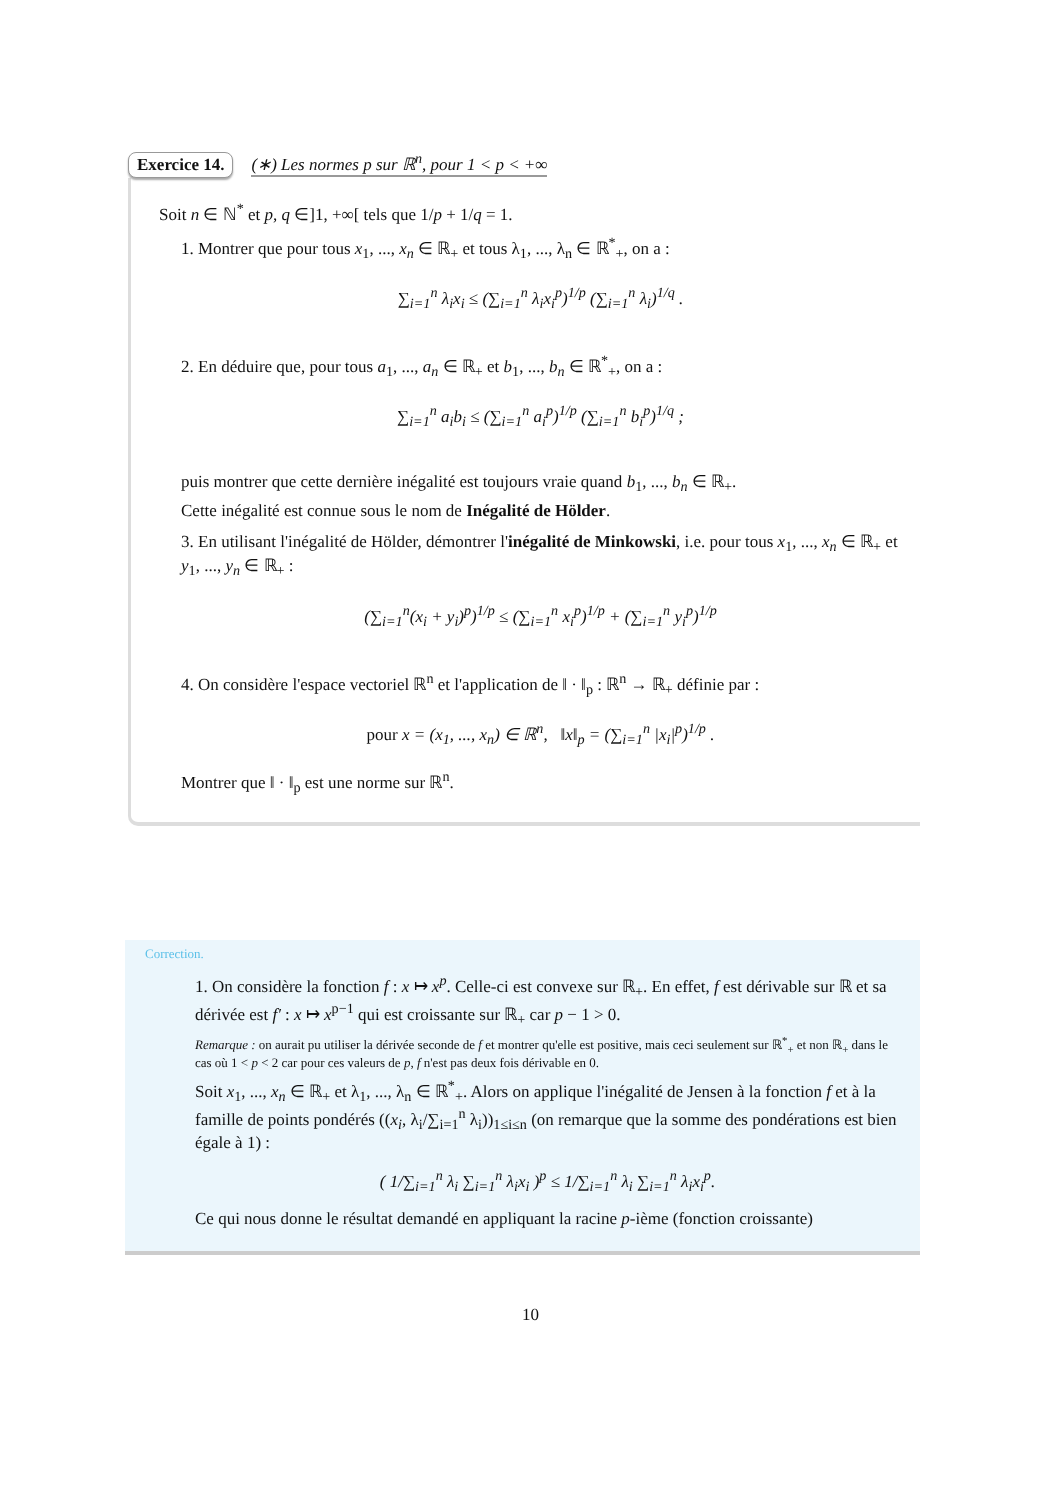Exercice 14. (∗) Les normes p sur ℝ<sup>n</sup>, pour 1 < p < +∞
Soit n ∈ ℕ<sup>*</sup> et p, q ∈]1, +∞[ tels que 1/p + 1/q = 1.
1. Montrer que pour tous x<sub>1</sub>, ..., x<sub>n</sub> ∈ ℝ<sub>+</sub> et tous λ<sub>1</sub>, ..., λ<sub>n</sub> ∈ ℝ<sup>*</sup><sub>+</sub>, on a :
∑<sub>i=1</sub><sup>n</sup> λ<sub>i</sub>x<sub>i</sub> ≤ (∑<sub>i=1</sub><sup>n</sup> λ<sub>i</sub>x<sub>i</sub><sup>p</sup>)<sup>1/p</sup> (∑<sub>i=1</sub><sup>n</sup> λ<sub>i</sub>)<sup>1/q</sup> .
2. En déduire que, pour tous a<sub>1</sub>, ..., a<sub>n</sub> ∈ ℝ<sub>+</sub> et b<sub>1</sub>, ..., b<sub>n</sub> ∈ ℝ<sup>*</sup><sub>+</sub>, on a :
∑<sub>i=1</sub><sup>n</sup> a<sub>i</sub>b<sub>i</sub> ≤ (∑<sub>i=1</sub><sup>n</sup> a<sub>i</sub><sup>p</sup>)<sup>1/p</sup> (∑<sub>i=1</sub><sup>n</sup> b<sub>i</sub><sup>p</sup>)<sup>1/q</sup> ;
puis montrer que cette dernière inégalité est toujours vraie quand b<sub>1</sub>, ..., b<sub>n</sub> ∈ ℝ<sub>+</sub>.
Cette inégalité est connue sous le nom de Inégalité de Hölder.
3. En utilisant l'inégalité de Hölder, démontrer l'inégalité de Minkowski, i.e. pour tous x<sub>1</sub>, ..., x<sub>n</sub> ∈ ℝ<sub>+</sub> et y<sub>1</sub>, ..., y<sub>n</sub> ∈ ℝ<sub>+</sub> :
(∑<sub>i=1</sub><sup>n</sup>(x<sub>i</sub> + y<sub>i</sub>)<sup>p</sup>)<sup>1/p</sup> ≤ (∑<sub>i=1</sub><sup>n</sup> x<sub>i</sub><sup>p</sup>)<sup>1/p</sup> + (∑<sub>i=1</sub><sup>n</sup> y<sub>i</sub><sup>p</sup>)<sup>1/p</sup>
4. On considère l'espace vectoriel ℝ<sup>n</sup> et l'application de ‖ · ‖<sub>p</sub> : ℝ<sup>n</sup> → ℝ<sub>+</sub> définie par :
pour x = (x<sub>1</sub>, ..., x<sub>n</sub>) ∈ ℝ<sup>n</sup>, ‖x‖<sub>p</sub> = (∑<sub>i=1</sub><sup>n</sup> |x<sub>i</sub>|<sup>p</sup>)<sup>1/p</sup> .
Montrer que ‖ · ‖<sub>p</sub> est une norme sur ℝ<sup>n</sup>.
Correction.
1. On considère la fonction f : x ↦ x<sup>p</sup>. Celle-ci est convexe sur ℝ<sub>+</sub>. En effet, f est dérivable sur ℝ et sa dérivée est f' : x ↦ x<sup>p−1</sup> qui est croissante sur ℝ<sub>+</sub> car p − 1 > 0.
Remarque : on aurait pu utiliser la dérivée seconde de f et montrer qu'elle est positive, mais ceci seulement sur ℝ<sup>*</sup><sub>+</sub> et non ℝ<sub>+</sub> dans le cas où 1 < p < 2 car pour ces valeurs de p, f n'est pas deux fois dérivable en 0.
Soit x<sub>1</sub>, ..., x<sub>n</sub> ∈ ℝ<sub>+</sub> et λ<sub>1</sub>, ..., λ<sub>n</sub> ∈ ℝ<sup>*</sup><sub>+</sub>. Alors on applique l'inégalité de Jensen à la fonction f et à la famille de points pondérés ((x<sub>i</sub>, λ<sub>i</sub>/∑<sub>i=1</sub><sup>n</sup> λ<sub>i</sub>))<sub>1≤i≤n</sub> (on remarque que la somme des pondérations est bien égale à 1) :
( 1/∑<sub>i=1</sub><sup>n</sup> λ<sub>i</sub> ∑<sub>i=1</sub><sup>n</sup> λ<sub>i</sub>x<sub>i</sub> )<sup>p</sup> ≤ 1/∑<sub>i=1</sub><sup>n</sup> λ<sub>i</sub> ∑<sub>i=1</sub><sup>n</sup> λ<sub>i</sub>x<sub>i</sub><sup>p</sup>.
Ce qui nous donne le résultat demandé en appliquant la racine p-ième (fonction croissante)
10